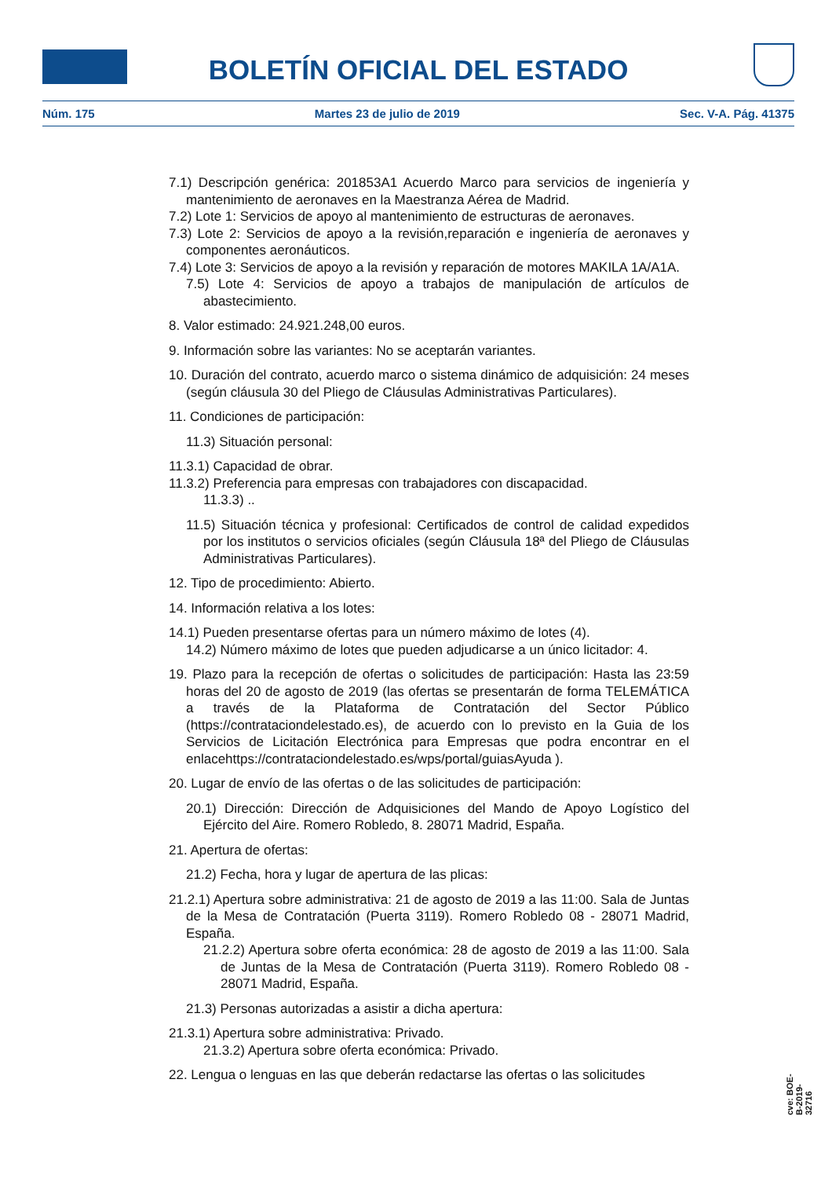BOLETÍN OFICIAL DEL ESTADO
Núm. 175 Martes 23 de julio de 2019 Sec. V-A. Pág. 41375
7.1) Descripción genérica: 201853A1 Acuerdo Marco para servicios de ingeniería y mantenimiento de aeronaves en la Maestranza Aérea de Madrid.
7.2) Lote 1: Servicios de apoyo al mantenimiento de estructuras de aeronaves.
7.3) Lote 2: Servicios de apoyo a la revisión,reparación e ingeniería de aeronaves y componentes aeronáuticos.
7.4) Lote 3: Servicios de apoyo a la revisión y reparación de motores MAKILA 1A/A1A.
7.5) Lote 4: Servicios de apoyo a trabajos de manipulación de artículos de abastecimiento.
8. Valor estimado: 24.921.248,00 euros.
9. Información sobre las variantes: No se aceptarán variantes.
10. Duración del contrato, acuerdo marco o sistema dinámico de adquisición: 24 meses (según cláusula 30 del Pliego de Cláusulas Administrativas Particulares).
11. Condiciones de participación:
11.3) Situación personal:
11.3.1) Capacidad de obrar.
11.3.2) Preferencia para empresas con trabajadores con discapacidad.
11.3.3) ..
11.5) Situación técnica y profesional: Certificados de control de calidad expedidos por los institutos o servicios oficiales (según Cláusula 18ª del Pliego de Cláusulas Administrativas Particulares).
12. Tipo de procedimiento: Abierto.
14. Información relativa a los lotes:
14.1) Pueden presentarse ofertas para un número máximo de lotes (4).
14.2) Número máximo de lotes que pueden adjudicarse a un único licitador: 4.
19. Plazo para la recepción de ofertas o solicitudes de participación: Hasta las 23:59 horas del 20 de agosto de 2019 (las ofertas se presentarán de forma TELEMÁTICA a través de la Plataforma de Contratación del Sector Público (https://contrataciondelestado.es), de acuerdo con lo previsto en la Guia de los Servicios de Licitación Electrónica para Empresas que podra encontrar en el enlacehttps://contrataciondelestado.es/wps/portal/guiasAyuda ).
20. Lugar de envío de las ofertas o de las solicitudes de participación:
20.1) Dirección: Dirección de Adquisiciones del Mando de Apoyo Logístico del Ejército del Aire. Romero Robledo, 8. 28071 Madrid, España.
21. Apertura de ofertas:
21.2) Fecha, hora y lugar de apertura de las plicas:
21.2.1) Apertura sobre administrativa: 21 de agosto de 2019 a las 11:00. Sala de Juntas de la Mesa de Contratación (Puerta 3119). Romero Robledo 08 - 28071 Madrid, España.
21.2.2) Apertura sobre oferta económica: 28 de agosto de 2019 a las 11:00. Sala de Juntas de la Mesa de Contratación (Puerta 3119). Romero Robledo 08 - 28071 Madrid, España.
21.3) Personas autorizadas a asistir a dicha apertura:
21.3.1) Apertura sobre administrativa: Privado.
21.3.2) Apertura sobre oferta económica: Privado.
22. Lengua o lenguas en las que deberán redactarse las ofertas o las solicitudes
cve: BOE-B-2019-32716